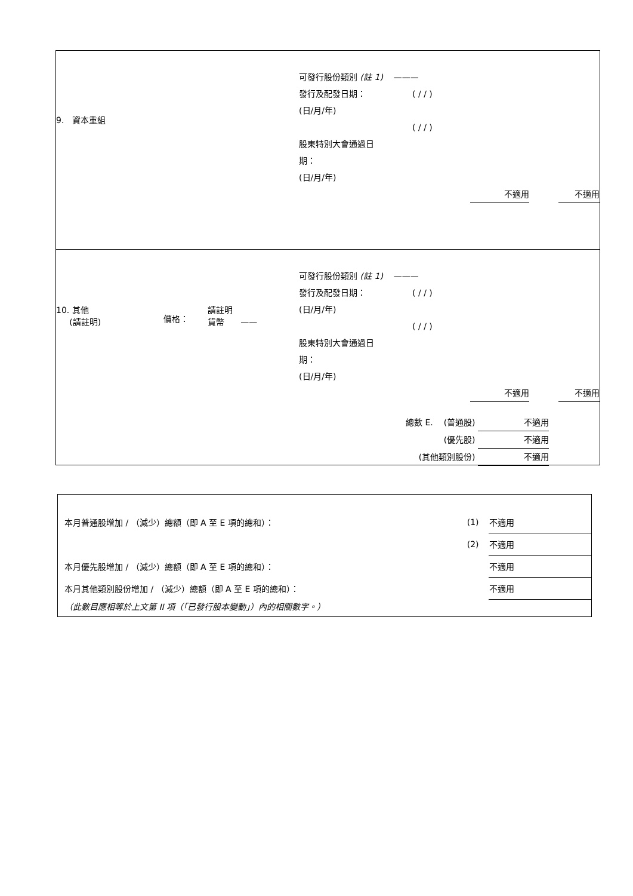9. 資本重組
可發行股份類別 (註 1) ———
發行及配發日期：
(日/月/年)
股東特別大會通過日
期：
(日/月/年)
( / / )
( / / )
不適用 不適用
10. 其他
(請註明)
價格：
請註明
貨幣 ——
可發行股份類別 (註 1) ———
發行及配發日期：
(日/月/年)
股東特別大會通過日
期：
(日/月/年)
( / / )
( / / )
不適用 不適用
總數 E. (普通股) 不適用
(優先股) 不適用
(其他類別股份) 不適用
| 本月普通股增加 / （減少）總額（即 A 至 E 項的總和）： | (1) | 不適用 |
| | (2) | 不適用 |
| 本月優先股增加 / （減少）總額（即 A 至 E 項的總和）： | | 不適用 |
| 本月其他類別股份增加 / （減少）總額（即 A 至 E 項的總和）： | | 不適用 |
| （此數目應相等於上文第 II 項（「已發行股本變動」）內的相關數字。） | | |